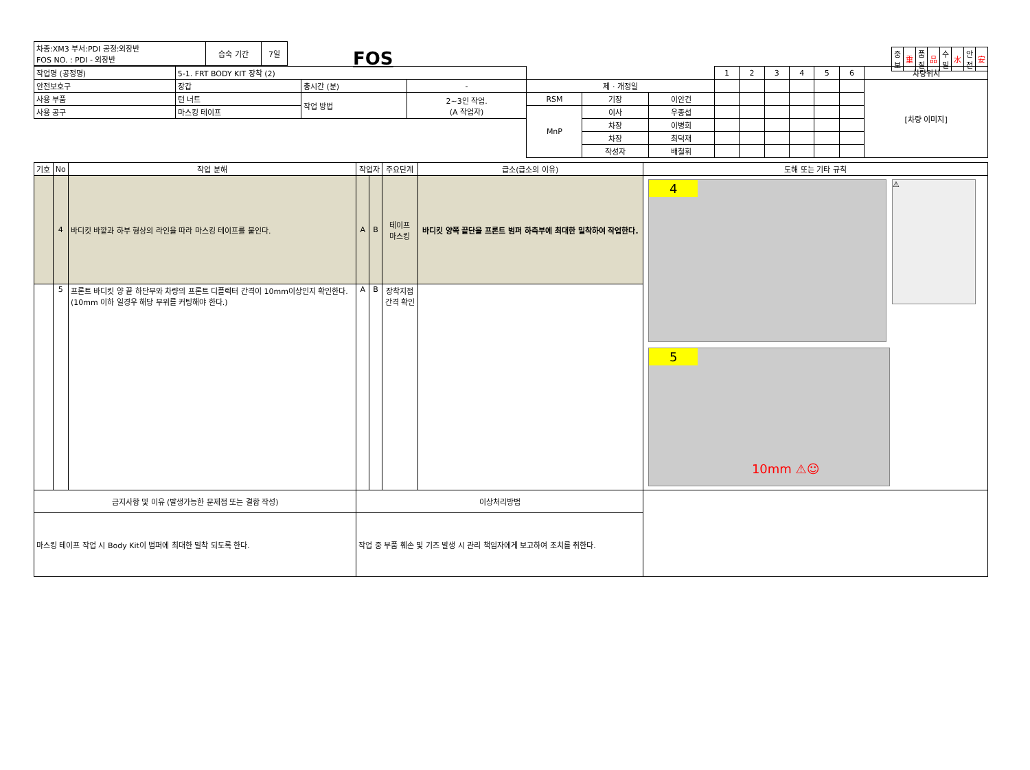FOS
| 중 보 | 重 | 품 질 | 品 | 수 밀 | 水 | 안 전 | 安 |
| 차종:XM3 부서:PDI 공정:외장반 FOS NO. : PDI - 외장반 | 습숙 기간 | 7일 |
| 작업명 (공정명) | 5-1. FRT BODY KIT 장착 (2) | | | | | | 1 | 2 | 3 | 4 | 5 | 6 | 차량위치 |
| 안전보호구 | 장갑 | 총시간 (분) | - | 제 · 개정일 | | | | | | | | | [차량 이미지] |
| 사용 부품 | 턴 너트 | 작업 방법 | 2~3인 작업. (A 작업자) | RSM | 기장 | 이안건 | | | | | | | |
| 사용 공구 | 마스킹 테이프 | | | MnP | 이사 | 우종섭 | | | | | | | |
| | | | | | 차장 | 이병회 | | | | | | | |
| | | | | | 차장 | 최덕재 | | | | | | | |
| | | | | | 작성자 | 배철휘 | | | | | | | |
| 기호 | No | 작업 분해 | 작업자 | | 주요단계 | 급소(급소의 이유) | 도해 또는 기타 규칙 |
| --- | --- | --- | --- | --- | --- | --- | --- |
| | 4 | 바디킷 바깥과 하부 형상의 라인을 따라 마스킹 테이프를 붙인다. | A | B | 테이프 마스킹 | 바디킷 양쪽 끝단을 프론트 범퍼 하측부에 최대한 밀착하여 작업한다. | 4 ⚠ 5 10mm ⚠☺ |
| | 5 | 프론트 바디킷 양 끝 하단부와 차량의 프론트 디플렉터 간격이 10mm이상인지 확인한다. (10mm 이하 일경우 해당 부위를 커팅해야 한다.) | A | B | 장착지점 간격 확인 | | |
| 금지사항 및 이유 (발생가능한 문제점 또는 결함 작성) | | | 이상처리방법 | | | | |
| 마스킹 테이프 작업 시 Body Kit이 범퍼에 최대한 밀착 되도록 한다. | | | 작업 중 부품 훼손 및 기즈 발생 시 관리 책임자에게 보고하여 조치를 취한다. | | | | |